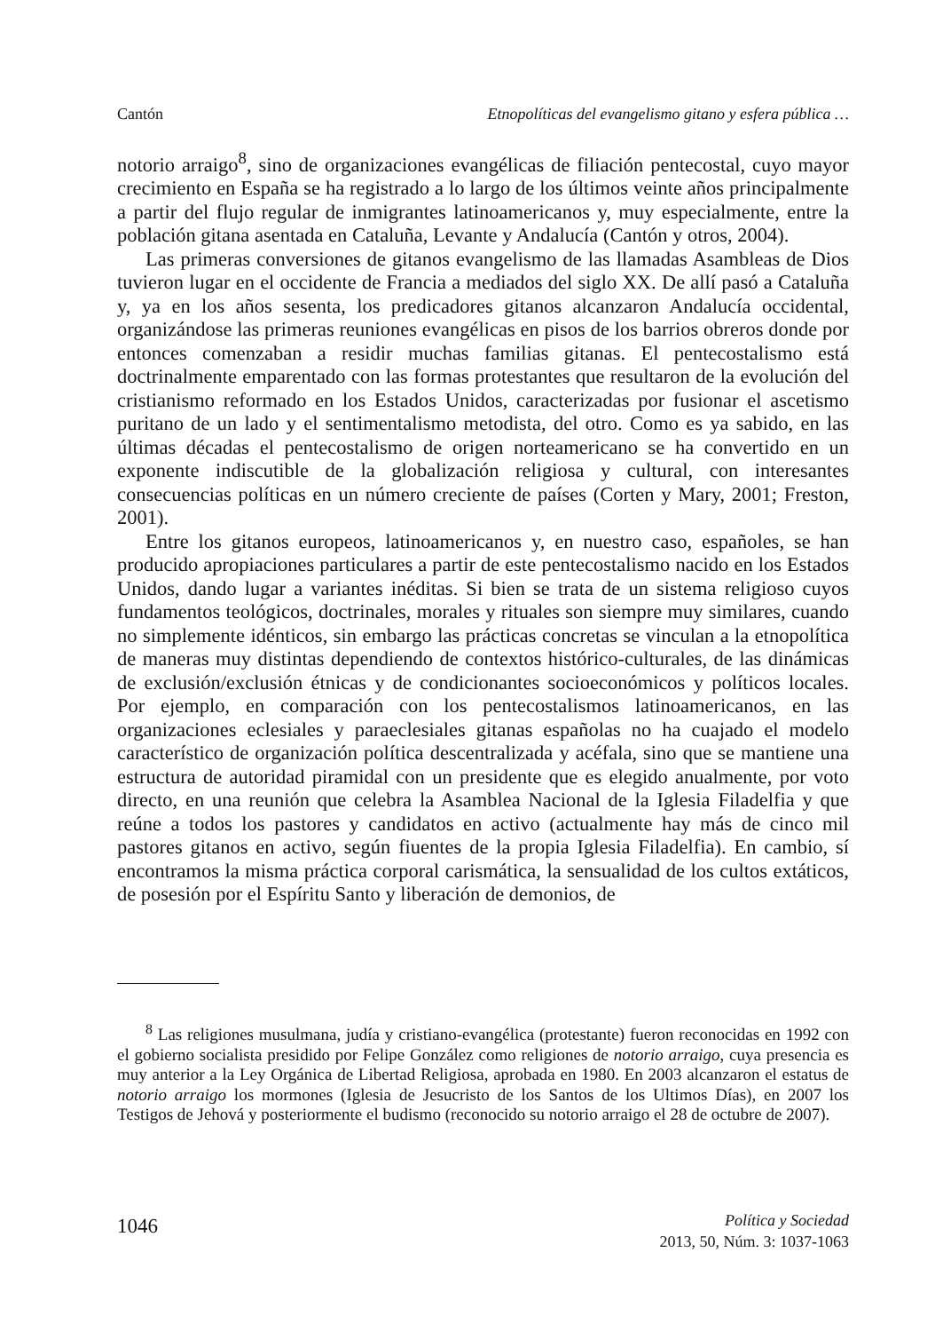Cantón Etnopolíticas del evangelismo gitano y esfera pública …
notorio arraigo<sup>8</sup>, sino de organizaciones evangélicas de filiación pentecostal, cuyo mayor crecimiento en España se ha registrado a lo largo de los últimos veinte años principalmente a partir del flujo regular de inmigrantes latinoamericanos y, muy especialmente, entre la población gitana asentada en Cataluña, Levante y Andalucía (Cantón y otros, 2004).
Las primeras conversiones de gitanos evangelismo de las llamadas Asambleas de Dios tuvieron lugar en el occidente de Francia a mediados del siglo XX. De allí pasó a Cataluña y, ya en los años sesenta, los predicadores gitanos alcanzaron Andalucía occidental, organizándose las primeras reuniones evangélicas en pisos de los barrios obreros donde por entonces comenzaban a residir muchas familias gitanas. El pentecostalismo está doctrinalmente emparentado con las formas protestantes que resultaron de la evolución del cristianismo reformado en los Estados Unidos, caracterizadas por fusionar el ascetismo puritano de un lado y el sentimentalismo metodista, del otro. Como es ya sabido, en las últimas décadas el pentecostalismo de origen norteamericano se ha convertido en un exponente indiscutible de la globalización religiosa y cultural, con interesantes consecuencias políticas en un número creciente de países (Corten y Mary, 2001; Freston, 2001).
Entre los gitanos europeos, latinoamericanos y, en nuestro caso, españoles, se han producido apropiaciones particulares a partir de este pentecostalismo nacido en los Estados Unidos, dando lugar a variantes inéditas. Si bien se trata de un sistema religioso cuyos fundamentos teológicos, doctrinales, morales y rituales son siempre muy similares, cuando no simplemente idénticos, sin embargo las prácticas concretas se vinculan a la etnopolítica de maneras muy distintas dependiendo de contextos histórico-culturales, de las dinámicas de exclusión/exclusión étnicas y de condicionantes socioeconómicos y políticos locales. Por ejemplo, en comparación con los pentecostalismos latinoamericanos, en las organizaciones eclesiales y paraeclesiales gitanas españolas no ha cuajado el modelo característico de organización política descentralizada y acéfala, sino que se mantiene una estructura de autoridad piramidal con un presidente que es elegido anualmente, por voto directo, en una reunión que celebra la Asamblea Nacional de la Iglesia Filadelfia y que reúne a todos los pastores y candidatos en activo (actualmente hay más de cinco mil pastores gitanos en activo, según fiuentes de la propia Iglesia Filadelfia). En cambio, sí encontramos la misma práctica corporal carismática, la sensualidad de los cultos extáticos, de posesión por el Espíritu Santo y liberación de demonios, de
<sup>8</sup> Las religiones musulmana, judía y cristiano-evangélica (protestante) fueron reconocidas en 1992 con el gobierno socialista presidido por Felipe González como religiones de notorio arraigo, cuya presencia es muy anterior a la Ley Orgánica de Libertad Religiosa, aprobada en 1980. En 2003 alcanzaron el estatus de notorio arraigo los mormones (Iglesia de Jesucristo de los Santos de los Ultimos Días), en 2007 los Testigos de Jehová y posteriormente el budismo (reconocido su notorio arraigo el 28 de octubre de 2007).
1046 Política y Sociedad
2013, 50, Núm. 3: 1037-1063